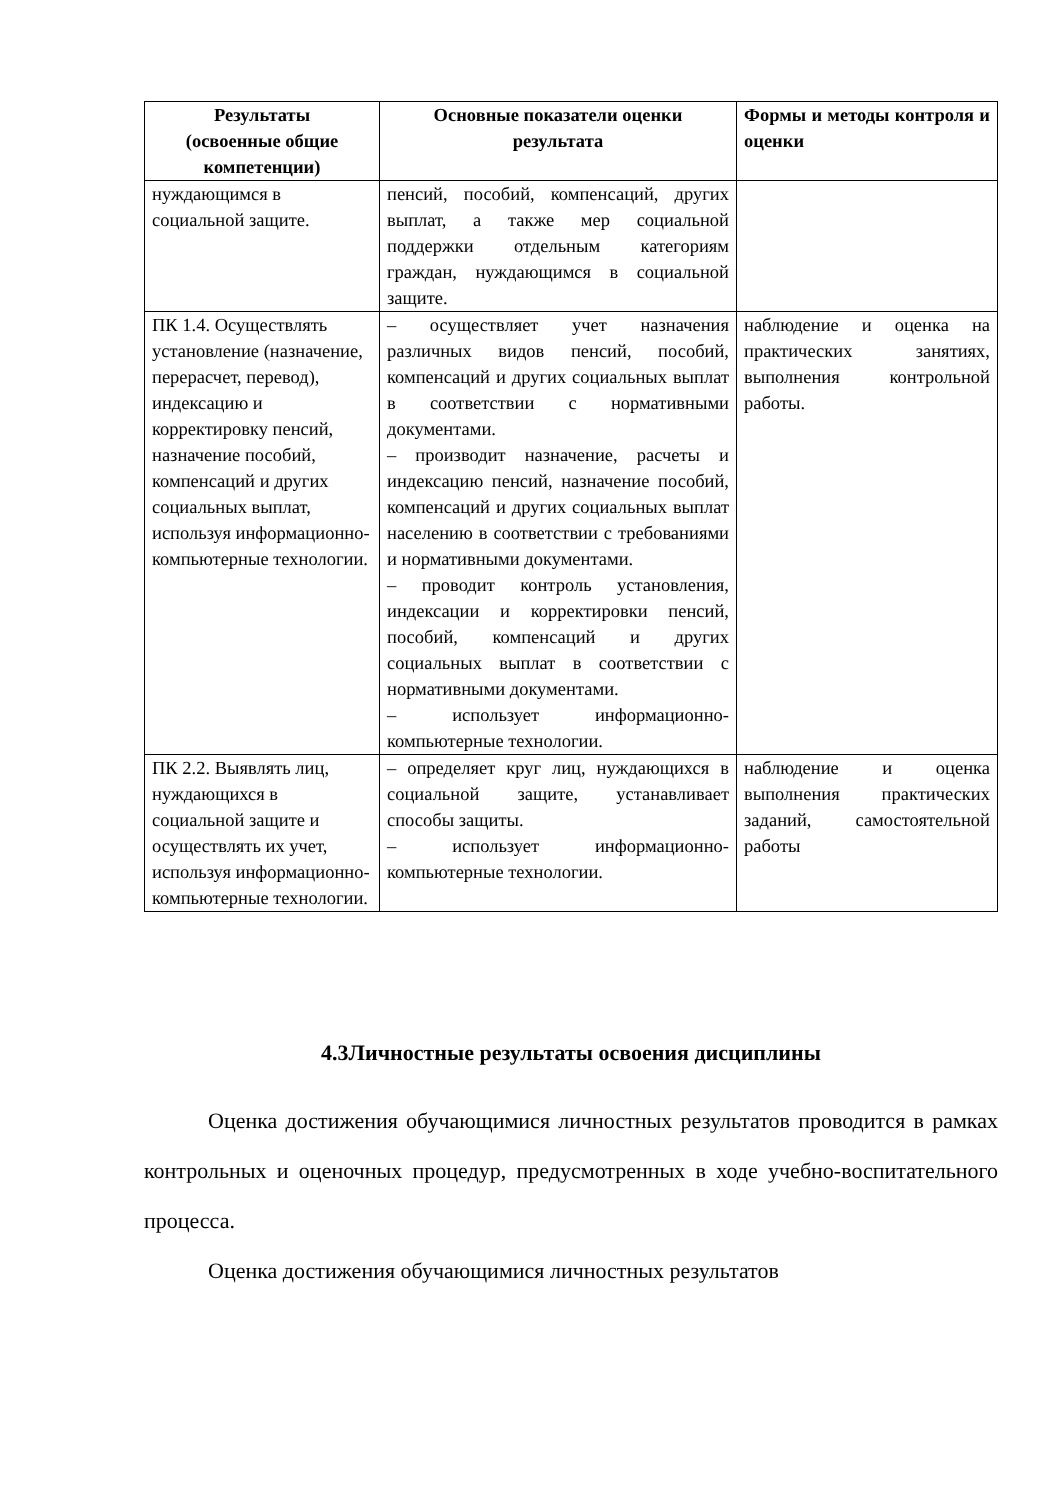| Результаты (освоенные общие компетенции) | Основные показатели оценки результата | Формы и методы контроля и оценки |
| --- | --- | --- |
| нуждающимся в социальной защите. | пенсий, пособий, компенсаций, других выплат, а также мер социальной поддержки отдельным категориям граждан, нуждающимся в социальной защите. | |
| ПК 1.4. Осуществлять установление (назначение, перерасчет, перевод), индексацию и корректировку пенсий, назначение пособий, компенсаций и других социальных выплат, используя информационно-компьютерные технологии. | – осуществляет учет назначения различных видов пенсий, пособий, компенсаций и других социальных выплат в соответствии с нормативными документами. – производит назначение, расчеты и индексацию пенсий, назначение пособий, компенсаций и других социальных выплат населению в соответствии с требованиями и нормативными документами. – проводит контроль установления, индексации и корректировки пенсий, пособий, компенсаций и других социальных выплат в соответствии с нормативными документами. – использует информационно-компьютерные технологии. | наблюдение и оценка на практических занятиях, выполнения контрольной работы. |
| ПК 2.2. Выявлять лиц, нуждающихся в социальной защите и осуществлять их учет, используя информационно-компьютерные технологии. | – определяет круг лиц, нуждающихся в социальной защите, устанавливает способы защиты. – использует информационно-компьютерные технологии. | наблюдение и оценка выполнения практических заданий, самостоятельной работы |
4.3Личностные результаты освоения дисциплины
Оценка достижения обучающимися личностных результатов проводится в рамках контрольных и оценочных процедур, предусмотренных в ходе учебно-воспитательного процесса.
Оценка достижения обучающимися личностных результатов